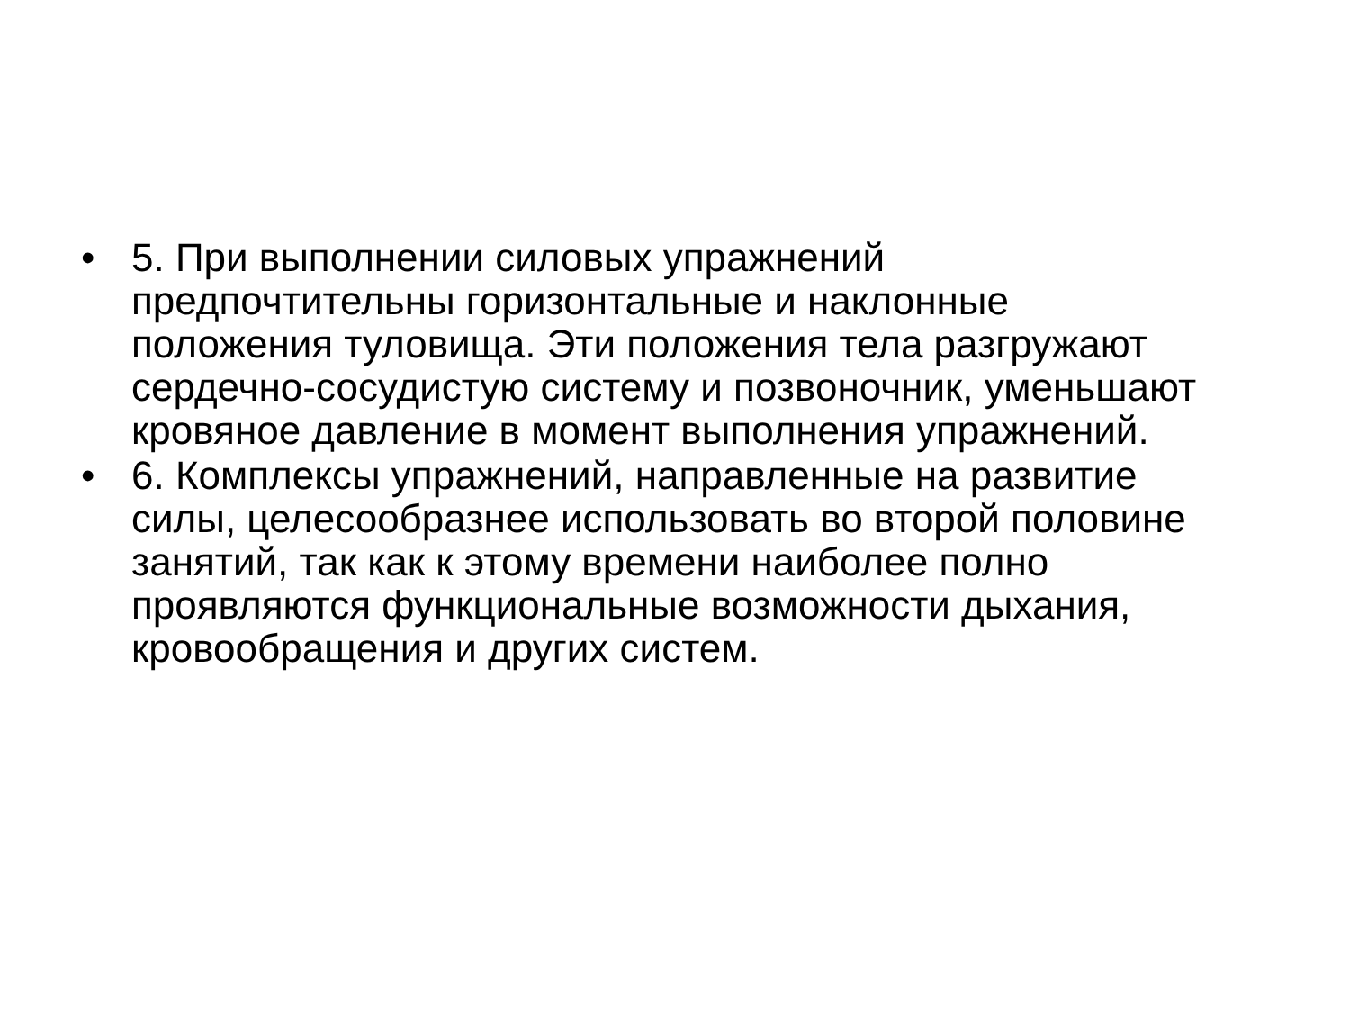• 5. При выполнении силовых упражнений предпочтительны горизонтальные и наклонные положения туловища. Эти положения тела разгружают сердечно-сосудистую систему и позвоночник, уменьшают кровяное давление в момент выполнения упражнений.
• 6. Комплексы упражнений, направленные на развитие силы, целесообразнее использовать во второй половине занятий, так как к этому времени наиболее полно проявляются функциональные возможности дыхания, кровообращения и других систем.